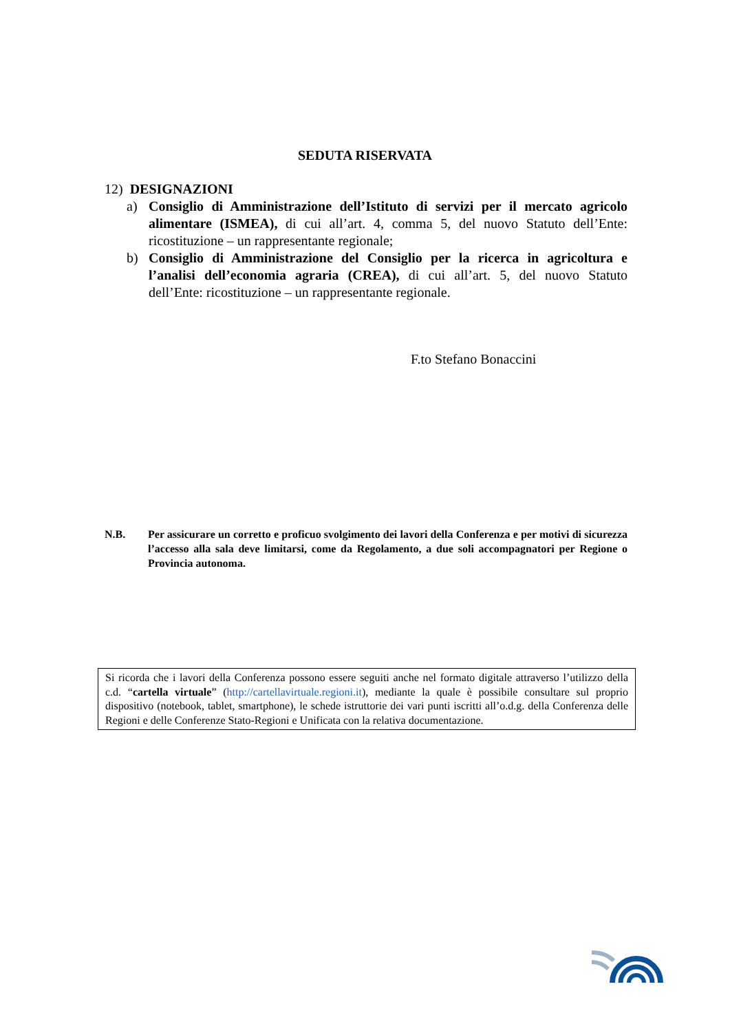SEDUTA RISERVATA
12) DESIGNAZIONI
a) Consiglio di Amministrazione dell’Istituto di servizi per il mercato agricolo alimentare (ISMEA), di cui all’art. 4, comma 5, del nuovo Statuto dell’Ente: ricostituzione – un rappresentante regionale;
b) Consiglio di Amministrazione del Consiglio per la ricerca in agricoltura e l’analisi dell’economia agraria (CREA), di cui all’art. 5, del nuovo Statuto dell’Ente: ricostituzione – un rappresentante regionale.
F.to Stefano Bonaccini
N.B. Per assicurare un corretto e proficuo svolgimento dei lavori della Conferenza e per motivi di sicurezza l’accesso alla sala deve limitarsi, come da Regolamento, a due soli accompagnatori per Regione o Provincia autonoma.
Si ricorda che i lavori della Conferenza possono essere seguiti anche nel formato digitale attraverso l’utilizzo della c.d. “cartella virtuale” (http://cartellavirtuale.regioni.it), mediante la quale è possibile consultare sul proprio dispositivo (notebook, tablet, smartphone), le schede istruttorie dei vari punti iscritti all’o.d.g. della Conferenza delle Regioni e delle Conferenze Stato-Regioni e Unificata con la relativa documentazione.